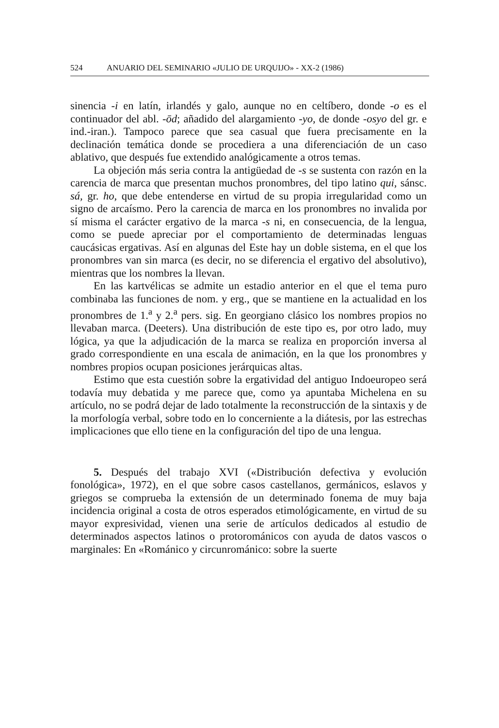524 ANUARIO DEL SEMINARIO «JULIO DE URQUIJO» - XX-2 (1986)
sinencia -i en latín, irlandés y galo, aunque no en celtíbero, donde -o es el continuador del abl. -ōd; añadido del alargamiento -yo, de donde -osyo del gr. e ind.-iran.). Tampoco parece que sea casual que fuera precisamente en la declinación temática donde se procediera a una diferenciación de un caso ablativo, que después fue extendido analógicamente a otros temas.
La objeción más seria contra la antigüedad de -s se sustenta con razón en la carencia de marca que presentan muchos pronombres, del tipo latino qui, sánsc. sá, gr. ho, que debe entenderse en virtud de su propia irregularidad como un signo de arcaísmo. Pero la carencia de marca en los pronombres no invalida por sí misma el carácter ergativo de la marca -s ni, en consecuencia, de la lengua, como se puede apreciar por el comportamiento de determinadas lenguas caucásicas ergativas. Así en algunas del Este hay un doble sistema, en el que los pronombres van sin marca (es decir, no se diferencia el ergativo del absolutivo), mientras que los nombres la llevan.
En las kartvélicas se admite un estadio anterior en el que el tema puro combinaba las funciones de nom. y erg., que se mantiene en la actualidad en los pronombres de 1.<sup>a</sup> y 2.<sup>a</sup> pers. sig. En georgiano clásico los nombres propios no llevaban marca. (Deeters). Una distribución de este tipo es, por otro lado, muy lógica, ya que la adjudicación de la marca se realiza en proporción inversa al grado correspondiente en una escala de animación, en la que los pronombres y nombres propios ocupan posiciones jerárquicas altas.
Estimo que esta cuestión sobre la ergatividad del antiguo Indoeuropeo será todavía muy debatida y me parece que, como ya apuntaba Michelena en su artículo, no se podrá dejar de lado totalmente la reconstrucción de la sintaxis y de la morfología verbal, sobre todo en lo concerniente a la diátesis, por las estrechas implicaciones que ello tiene en la configuración del tipo de una lengua.
5. Después del trabajo XVI («Distribución defectiva y evolución fonológica», 1972), en el que sobre casos castellanos, germánicos, eslavos y griegos se comprueba la extensión de un determinado fonema de muy baja incidencia original a costa de otros esperados etimológicamente, en virtud de su mayor expresividad, vienen una serie de artículos dedicados al estudio de determinados aspectos latinos o protorománicos con ayuda de datos vascos o marginales: En «Románico y circunrománico: sobre la suerte